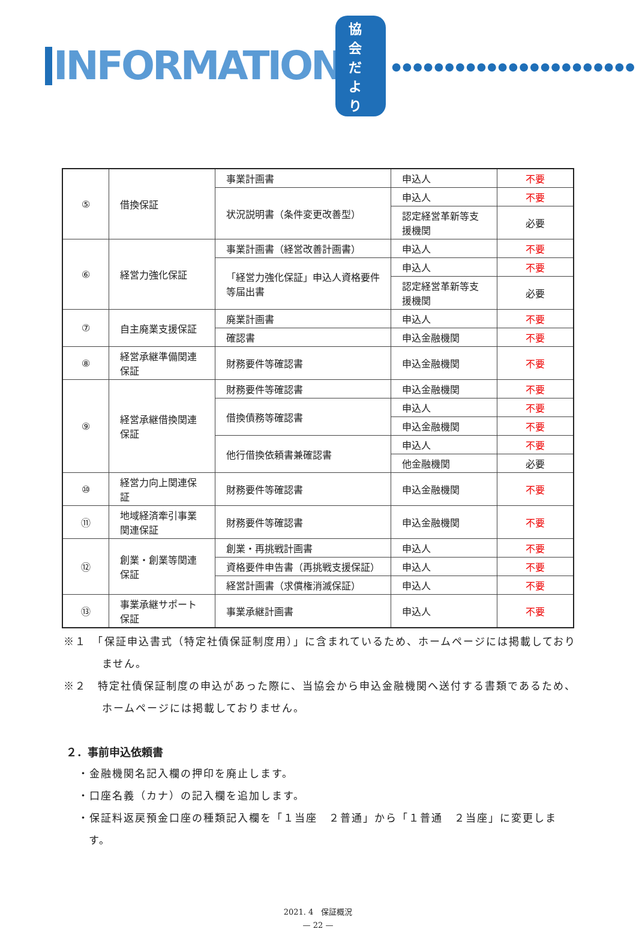INFORMATION 協会だより ●●●●●●●●●●●●●●●●●●●●●●●
| ⑤ | 借換保証 | 事業計画書 | 申込人 | 不要 |
| | | 状況説明書（条件変更改善型） | 申込人 | 不要 |
| | | | 認定経営革新等支援機関 | 必要 |
| ⑥ | 経営力強化保証 | 事業計画書（経営改善計画書） | 申込人 | 不要 |
| | | 「経営力強化保証」申込人資格要件等届出書 | 申込人 | 不要 |
| | | | 認定経営革新等支援機関 | 必要 |
| ⑦ | 自主廃業支援保証 | 廃業計画書 | 申込人 | 不要 |
| | | 確認書 | 申込金融機関 | 不要 |
| ⑧ | 経営承継準備関連保証 | 財務要件等確認書 | 申込金融機関 | 不要 |
| ⑨ | 経営承継借換関連保証 | 財務要件等確認書 | 申込金融機関 | 不要 |
| | | 借換債務等確認書 | 申込人 | 不要 |
| | | | 申込金融機関 | 不要 |
| | | 他行借換依頼書兼確認書 | 申込人 | 不要 |
| | | | 他金融機関 | 必要 |
| ⑩ | 経営力向上関連保証 | 財務要件等確認書 | 申込金融機関 | 不要 |
| ⑪ | 地域経済牽引事業関連保証 | 財務要件等確認書 | 申込金融機関 | 不要 |
| ⑫ | 創業・創業等関連保証 | 創業・再挑戦計画書 | 申込人 | 不要 |
| | | 資格要件申告書（再挑戦支援保証） | 申込人 | 不要 |
| | | 経営計画書（求償権消滅保証） | 申込人 | 不要 |
| ⑬ | 事業承継サポート保証 | 事業承継計画書 | 申込人 | 不要 |
※１　「保証申込書式（特定社債保証制度用）」に含まれているため、ホームページには掲載しておりません。
※２　特定社債保証制度の申込があった際に、当協会から申込金融機関へ送付する書類であるため、ホームページには掲載しておりません。
２．事前申込依頼書
・金融機関名記入欄の押印を廃止します。
・口座名義（カナ）の記入欄を追加します。
・保証料返戻預金口座の種類記入欄を「１当座　２普通」から「１普通　２当座」に変更します。
2021. 4　保証概況
— 22 —